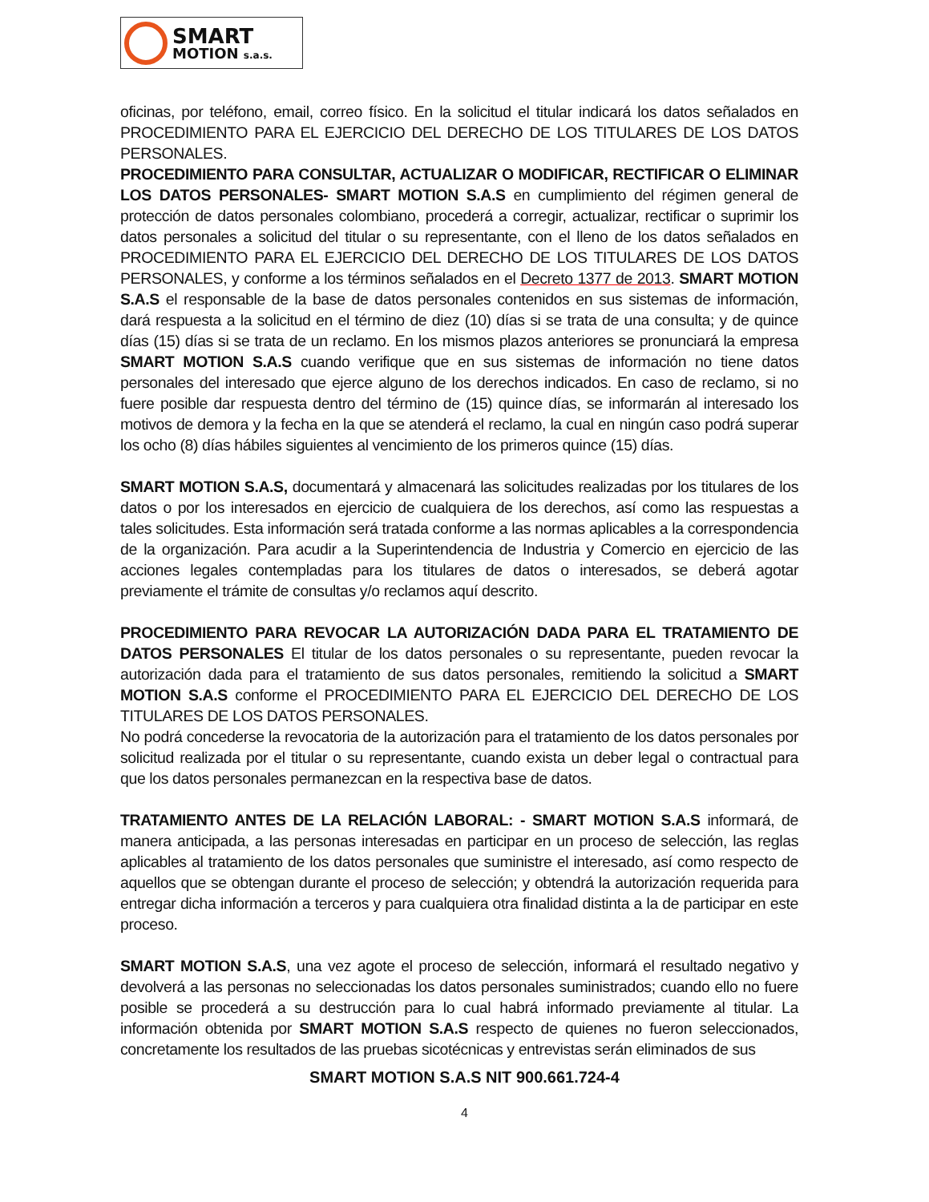SMART
MOTION s.a.s.
oficinas, por teléfono, email, correo físico. En la solicitud el titular indicará los datos señalados en PROCEDIMIENTO PARA EL EJERCICIO DEL DERECHO DE LOS TITULARES DE LOS DATOS PERSONALES.
PROCEDIMIENTO PARA CONSULTAR, ACTUALIZAR O MODIFICAR, RECTIFICAR O ELIMINAR LOS DATOS PERSONALES- SMART MOTION S.A.S en cumplimiento del régimen general de protección de datos personales colombiano, procederá a corregir, actualizar, rectificar o suprimir los datos personales a solicitud del titular o su representante, con el lleno de los datos señalados en PROCEDIMIENTO PARA EL EJERCICIO DEL DERECHO DE LOS TITULARES DE LOS DATOS PERSONALES, y conforme a los términos señalados en el Decreto 1377 de 2013. SMART MOTION S.A.S el responsable de la base de datos personales contenidos en sus sistemas de información, dará respuesta a la solicitud en el término de diez (10) días si se trata de una consulta; y de quince días (15) días si se trata de un reclamo. En los mismos plazos anteriores se pronunciará la empresa SMART MOTION S.A.S cuando verifique que en sus sistemas de información no tiene datos personales del interesado que ejerce alguno de los derechos indicados. En caso de reclamo, si no fuere posible dar respuesta dentro del término de (15) quince días, se informarán al interesado los motivos de demora y la fecha en la que se atenderá el reclamo, la cual en ningún caso podrá superar los ocho (8) días hábiles siguientes al vencimiento de los primeros quince (15) días.
SMART MOTION S.A.S, documentará y almacenará las solicitudes realizadas por los titulares de los datos o por los interesados en ejercicio de cualquiera de los derechos, así como las respuestas a tales solicitudes. Esta información será tratada conforme a las normas aplicables a la correspondencia de la organización. Para acudir a la Superintendencia de Industria y Comercio en ejercicio de las acciones legales contempladas para los titulares de datos o interesados, se deberá agotar previamente el trámite de consultas y/o reclamos aquí descrito.
PROCEDIMIENTO PARA REVOCAR LA AUTORIZACIÓN DADA PARA EL TRATAMIENTO DE DATOS PERSONALES El titular de los datos personales o su representante, pueden revocar la autorización dada para el tratamiento de sus datos personales, remitiendo la solicitud a SMART MOTION S.A.S conforme el PROCEDIMIENTO PARA EL EJERCICIO DEL DERECHO DE LOS TITULARES DE LOS DATOS PERSONALES.
No podrá concederse la revocatoria de la autorización para el tratamiento de los datos personales por solicitud realizada por el titular o su representante, cuando exista un deber legal o contractual para que los datos personales permanezcan en la respectiva base de datos.
TRATAMIENTO ANTES DE LA RELACIÓN LABORAL: - SMART MOTION S.A.S informará, de manera anticipada, a las personas interesadas en participar en un proceso de selección, las reglas aplicables al tratamiento de los datos personales que suministre el interesado, así como respecto de aquellos que se obtengan durante el proceso de selección; y obtendrá la autorización requerida para entregar dicha información a terceros y para cualquiera otra finalidad distinta a la de participar en este proceso.
SMART MOTION S.A.S, una vez agote el proceso de selección, informará el resultado negativo y devolverá a las personas no seleccionadas los datos personales suministrados; cuando ello no fuere posible se procederá a su destrucción para lo cual habrá informado previamente al titular. La información obtenida por SMART MOTION S.A.S respecto de quienes no fueron seleccionados, concretamente los resultados de las pruebas sicotécnicas y entrevistas serán eliminados de sus
SMART MOTION S.A.S NIT 900.661.724-4
4